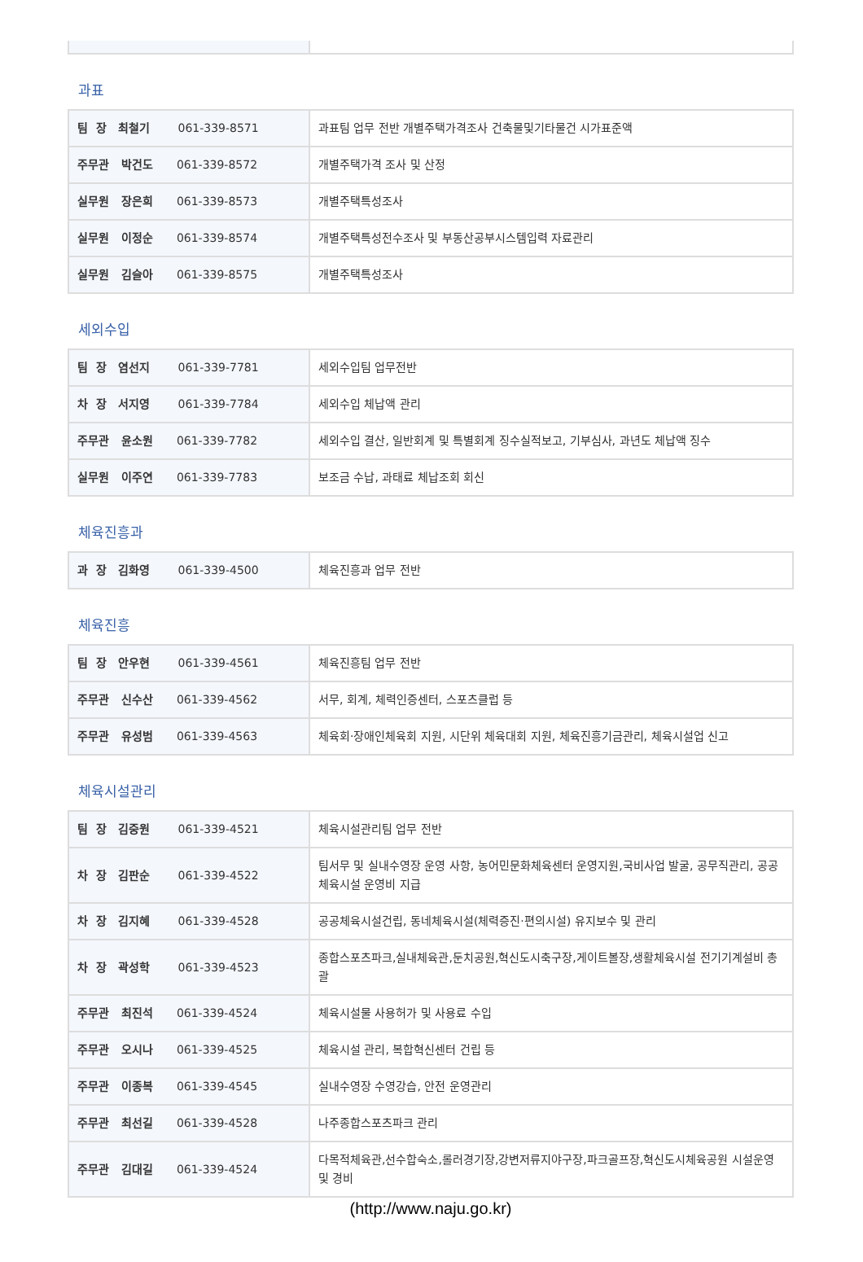과표
| 팀 장 최철기 061-339-8571 | 과표팀 업무 전반 개별주택가격조사 건축물및기타물건 시가표준액 |
| 주무관 박건도 061-339-8572 | 개별주택가격 조사 및 산정 |
| 실무원 장은희 061-339-8573 | 개별주택특성조사 |
| 실무원 이정순 061-339-8574 | 개별주택특성전수조사 및 부동산공부시스템입력 자료관리 |
| 실무원 김슬아 061-339-8575 | 개별주택특성조사 |
세외수입
| 팀 장 염선지 061-339-7781 | 세외수입팀 업무전반 |
| 차 장 서지영 061-339-7784 | 세외수입 체납액 관리 |
| 주무관 윤소원 061-339-7782 | 세외수입 결산, 일반회계 및 특별회계 징수실적보고, 기부심사, 과년도 체납액 징수 |
| 실무원 이주연 061-339-7783 | 보조금 수납, 과태료 체납조회 회신 |
체육진흥과
| 과 장 김화영 061-339-4500 | 체육진흥과 업무 전반 |
체육진흥
| 팀 장 안우현 061-339-4561 | 체육진흥팀 업무 전반 |
| 주무관 신수산 061-339-4562 | 서무, 회계, 체력인증센터, 스포츠클럽 등 |
| 주무관 유성범 061-339-4563 | 체육회·장애인체육회 지원, 시단위 체육대회 지원, 체육진흥기금관리, 체육시설업 신고 |
체육시설관리
| 팀 장 김중원 061-339-4521 | 체육시설관리팀 업무 전반 |
| 차 장 김판순 061-339-4522 | 팀서무 및 실내수영장 운영 사항, 농어민문화체육센터 운영지원,국비사업 발굴, 공무직관리, 공공체육시설 운영비 지급 |
| 차 장 김지혜 061-339-4528 | 공공체육시설건립, 동네체육시설(체력증진·편의시설) 유지보수 및 관리 |
| 차 장 곽성학 061-339-4523 | 종합스포츠파크,실내체육관,둔치공원,혁신도시축구장,게이트볼장,생활체육시설 전기기계설비 총괄 |
| 주무관 최진석 061-339-4524 | 체육시설물 사용허가 및 사용료 수입 |
| 주무관 오시나 061-339-4525 | 체육시설 관리, 복합혁신센터 건립 등 |
| 주무관 이종복 061-339-4545 | 실내수영장 수영강습, 안전 운영관리 |
| 주무관 최선길 061-339-4528 | 나주종합스포츠파크 관리 |
| 주무관 김대길 061-339-4524 | 다목적체육관,선수합숙소,롤러경기장,강변저류지야구장,파크골프장,혁신도시체육공원 시설운영 및 경비 |
(http://www.naju.go.kr)